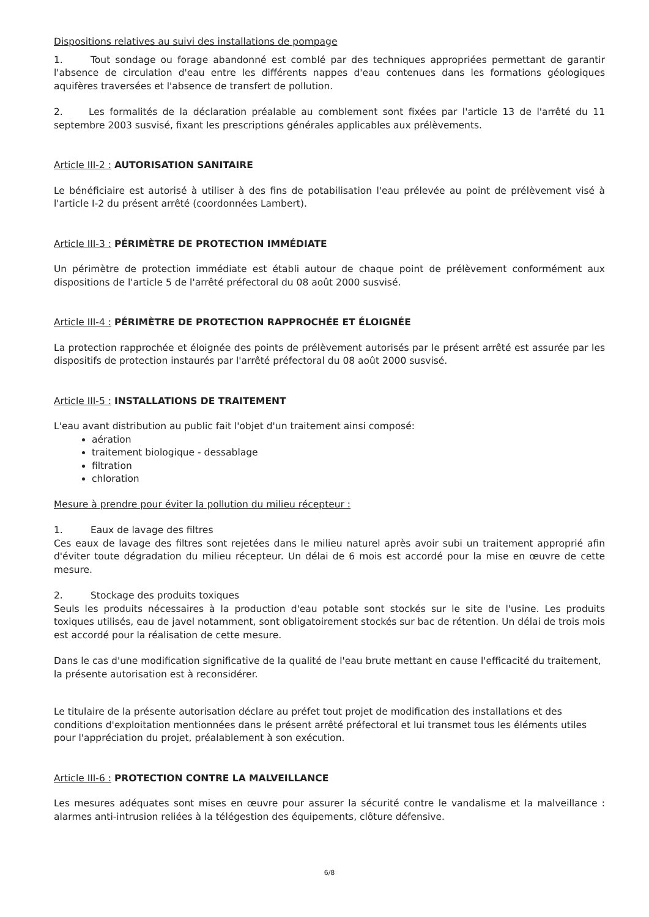Dispositions relatives au suivi des installations de pompage
1. Tout sondage ou forage abandonné est comblé par des techniques appropriées permettant de garantir l'absence de circulation d'eau entre les différents nappes d'eau contenues dans les formations géologiques aquifères traversées et l'absence de transfert de pollution.
2. Les formalités de la déclaration préalable au comblement sont fixées par l'article 13 de l'arrêté du 11 septembre 2003 susvisé, fixant les prescriptions générales applicables aux prélèvements.
Article III-2 : AUTORISATION SANITAIRE
Le bénéficiaire est autorisé à utiliser à des fins de potabilisation l'eau prélevée au point de prélèvement visé à l'article I-2 du présent arrêté (coordonnées Lambert).
Article III-3 : PÉRIMÈTRE DE PROTECTION IMMÉDIATE
Un périmètre de protection immédiate est établi autour de chaque point de prélèvement conformément aux dispositions de l'article 5 de l'arrêté préfectoral du 08 août 2000 susvisé.
Article III-4 : PÉRIMÈTRE DE PROTECTION RAPPROCHÉE ET ÉLOIGNÉE
La protection rapprochée et éloignée des points de prélèvement autorisés par le présent arrêté est assurée par les dispositifs de protection instaurés par l'arrêté préfectoral du 08 août 2000 susvisé.
Article III-5 : INSTALLATIONS DE TRAITEMENT
L'eau avant distribution au public fait l'objet d'un traitement ainsi composé:
aération
traitement biologique - dessablage
filtration
chloration
Mesure à prendre pour éviter la pollution du milieu récepteur :
1. Eaux de lavage des filtres
Ces eaux de lavage des filtres sont rejetées dans le milieu naturel après avoir subi un traitement approprié afin d'éviter toute dégradation du milieu récepteur. Un délai de 6 mois est accordé pour la mise en œuvre de cette mesure.
2. Stockage des produits toxiques
Seuls les produits nécessaires à la production d'eau potable sont stockés sur le site de l'usine. Les produits toxiques utilisés, eau de javel notamment, sont obligatoirement stockés sur bac de rétention. Un délai de trois mois est accordé pour la réalisation de cette mesure.
Dans le cas d'une modification significative de la qualité de l'eau brute mettant en cause l'efficacité du traitement, la présente autorisation est à reconsidérer.
Le titulaire de la présente autorisation déclare au préfet tout projet de modification des installations et des conditions d'exploitation mentionnées dans le présent arrêté préfectoral et lui transmet tous les éléments utiles pour l'appréciation du projet, préalablement à son exécution.
Article III-6 : PROTECTION CONTRE LA MALVEILLANCE
Les mesures adéquates sont mises en œuvre pour assurer la sécurité contre le vandalisme et la malveillance : alarmes anti-intrusion reliées à la télégestion des équipements, clôture défensive.
6/8